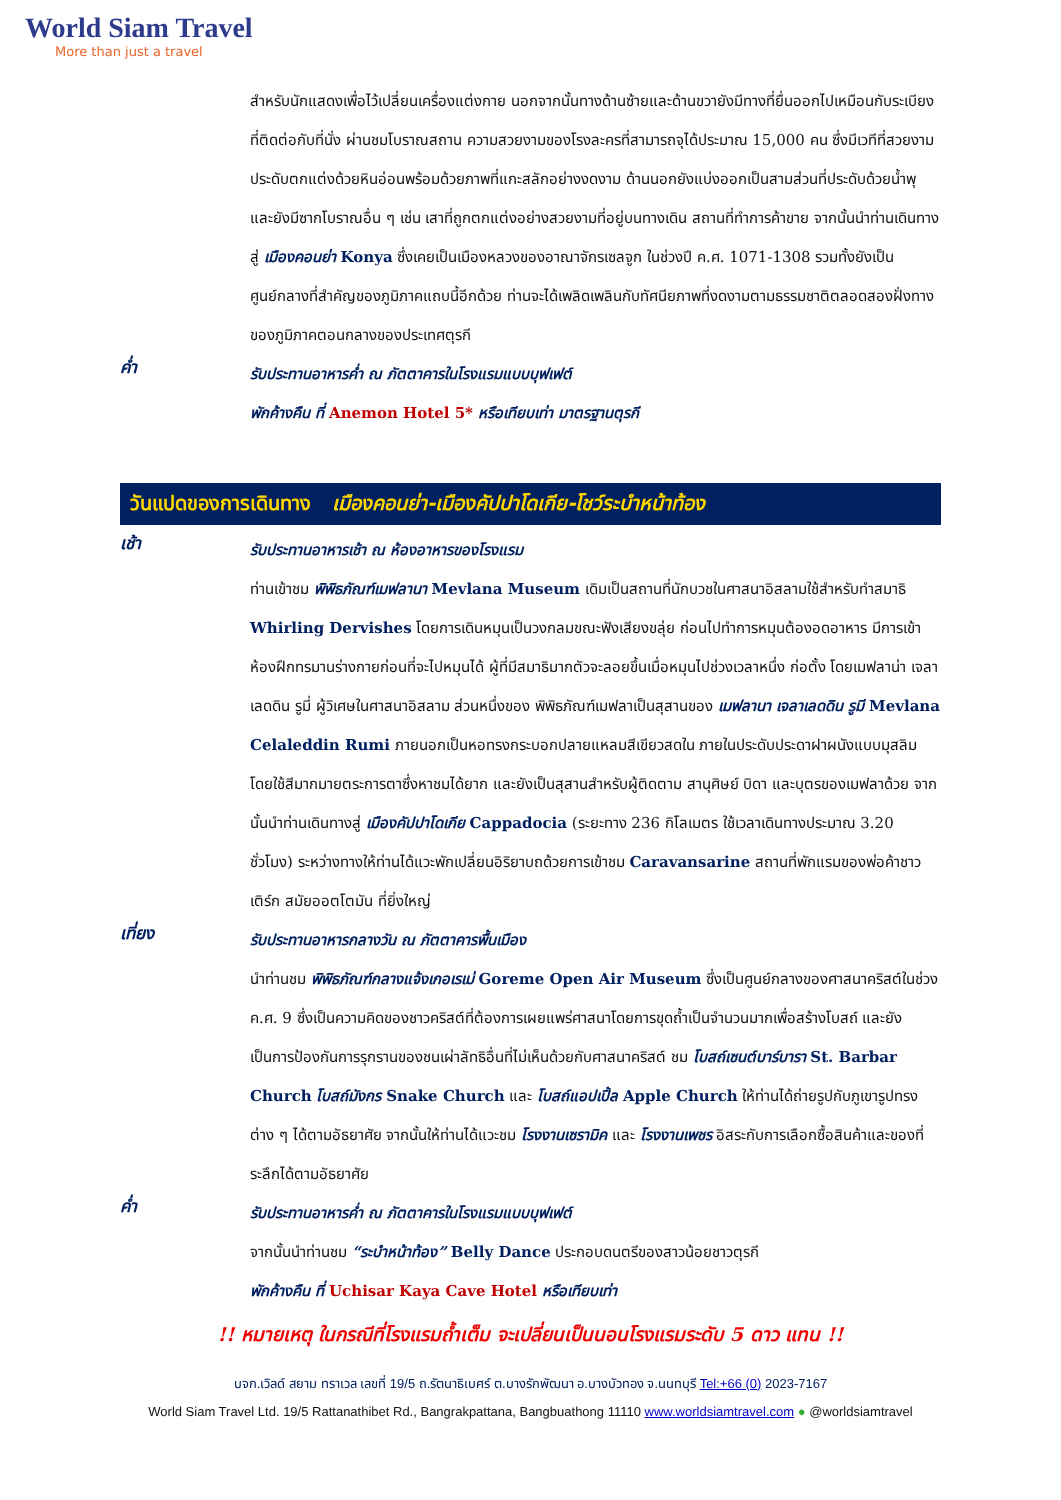World Siam Travel
More than just a travel
สำหรับนักแสดงเพื่อไว้เปลี่ยนเครื่องแต่งกาย นอกจากนั้นทางด้านซ้ายและด้านขวายังมีทางที่ยื่นออกไปเหมือนกับระเบียงที่ติดต่อกับที่นั่ง ผ่านชมโบราณสถาน ความสวยงามของโรงละครที่สามารถจุได้ประมาณ 15,000 คน ซึ่งมีเวทีที่สวยงาม ประดับตกแต่งด้วยหินอ่อนพร้อมด้วยภาพที่แกะสลักอย่างงดงาม ด้านนอกยังแบ่งออกเป็นสามส่วนที่ประดับด้วยน้ำพุ และยังมีซากโบราณอื่น ๆ เช่น เสาที่ถูกตกแต่งอย่างสวยงามที่อยู่บนทางเดิน สถานที่ทำการค้าขาย จากนั้นนำท่านเดินทางสู่ เมืองคอนย่า Konya ซึ่งเคยเป็นเมืองหลวงของอาณาจักรเซลจูก ในช่วงปี ค.ศ. 1071-1308 รวมทั้งยังเป็นศูนย์กลางที่สำคัญของภูมิภาคแถบนี้อีกด้วย ท่านจะได้เพลิดเพลินกับทัศนียภาพที่งดงามตามธรรมชาติตลอดสองฝั่งทางของภูมิภาคตอนกลางของประเทศตุรกี
ค่ำ
รับประทานอาหารค่ำ ณ ภัตตาคารในโรงแรมแบบบุฟเฟต์
พักค้างคืน ที่ Anemon Hotel 5* หรือเทียบเท่า มาตรฐานตุรกี
วันแปดของการเดินทาง เมืองคอนย่า-เมืองคัปปาโดเกีย-โชว์ระบำหน้าท้อง
เช้า
รับประทานอาหารเช้า ณ ห้องอาหารของโรงแรม
ท่านเข้าชม พิพิธภัณฑ์เมฟลานา Mevlana Museum เดิมเป็นสถานที่นักบวชในศาสนาอิสลามใช้สำหรับทำสมาธิ Whirling Dervishes โดยการเดินหมุนเป็นวงกลมขณะฟังเสียงขลุ่ย ก่อนไปทำการหมุนต้องอดอาหาร มีการเข้าห้องฝึกทรมานร่างกายก่อนที่จะไปหมุนได้ ผู้ที่มีสมาธิมากตัวจะลอยขึ้นเมื่อหมุนไปช่วงเวลาหนึ่ง ก่อตั้ง โดยเมฟลาน่า เจลาเลดดิน รูมี่ ผู้วิเศษในศาสนาอิสลาม ส่วนหนึ่งของ พิพิธภัณฑ์เมฟลาเป็นสุสานของ เมฟลานา เจลาเลดดิน รูมี Mevlana Celaleddin Rumi ภายนอกเป็นหอทรงกระบอกปลายแหลมสีเขียวสดใน ภายในประดับประดาฝาผนังแบบมุสลิม โดยใช้สีมากมายตระการตาซึ่งหาชมได้ยาก และยังเป็นสุสานสำหรับผู้ติดตาม สานุศิษย์ บิดา และบุตรของเมฟลาด้วย จากนั้นนำท่านเดินทางสู่ เมืองคัปปาโดเกีย Cappadocia (ระยะทาง 236 กิโลเมตร ใช้เวลาเดินทางประมาณ 3.20 ชั่วโมง) ระหว่างทางให้ท่านได้แวะพักเปลี่ยนอิริยาบถด้วยการเข้าชม Caravansarine สถานที่พักแรมของพ่อค้าชาว เติร์ก สมัยออตโตมัน ที่ยิ่งใหญ่
เที่ยง
รับประทานอาหารกลางวัน ณ ภัตตาคารพื้นเมือง
นำท่านชม พิพิธภัณฑ์กลางแจ้งเกอเรเม่ Goreme Open Air Museum ซึ่งเป็นศูนย์กลางของศาสนาคริสต์ในช่วง ค.ศ. 9 ซึ่งเป็นความคิดของชาวคริสต์ที่ต้องการเผยแพร่ศาสนาโดยการขุดถ้ำเป็นจำนวนมากเพื่อสร้างโบสถ์ และยังเป็นการป้องกันการรุกรานของชนเผ่าลัทธิอื่นที่ไม่เห็นด้วยกับศาสนาคริสต์ ชม โบสถ์เซนต์บาร์บารา St. Barbar Church โบสถ์มังกร Snake Church และ โบสถ์แอปเปิ้ล Apple Church ให้ท่านได้ถ่ายรูปกับภูเขารูปทรงต่าง ๆ ได้ตามอัธยาศัย จากนั้นให้ท่านได้แวะชม โรงงานเซรามิค และ โรงงานเพชร อิสระกับการเลือกซื้อสินค้าและของที่ระลึกได้ตามอัธยาศัย
ค่ำ
รับประทานอาหารค่ำ ณ ภัตตาคารในโรงแรมแบบบุฟเฟต์
จากนั้นนำท่านชม “ระบำหน้าท้อง” Belly Dance ประกอบดนตรีของสาวน้อยชาวตุรกี
พักค้างคืน ที่ Uchisar Kaya Cave Hotel หรือเทียบเท่า
!! หมายเหตุ ในกรณีที่โรงแรมถ้ำเต็ม จะเปลี่ยนเป็นนอนโรงแรมระดับ 5 ดาว แทน !!
บจก.เวิลด์ สยาม ทราเวล เลขที่ 19/5 ถ.รัตนาธิเบศร์ ต.บางรักพัฒนา อ.บางบัวทอง จ.นนทบุรี Tel:+66 (0) 2023-7167
World Siam Travel Ltd. 19/5 Rattanathibet Rd., Bangrakpattana, Bangbuathong 11110 www.worldsiamtravel.com ● @worldsiamtravel